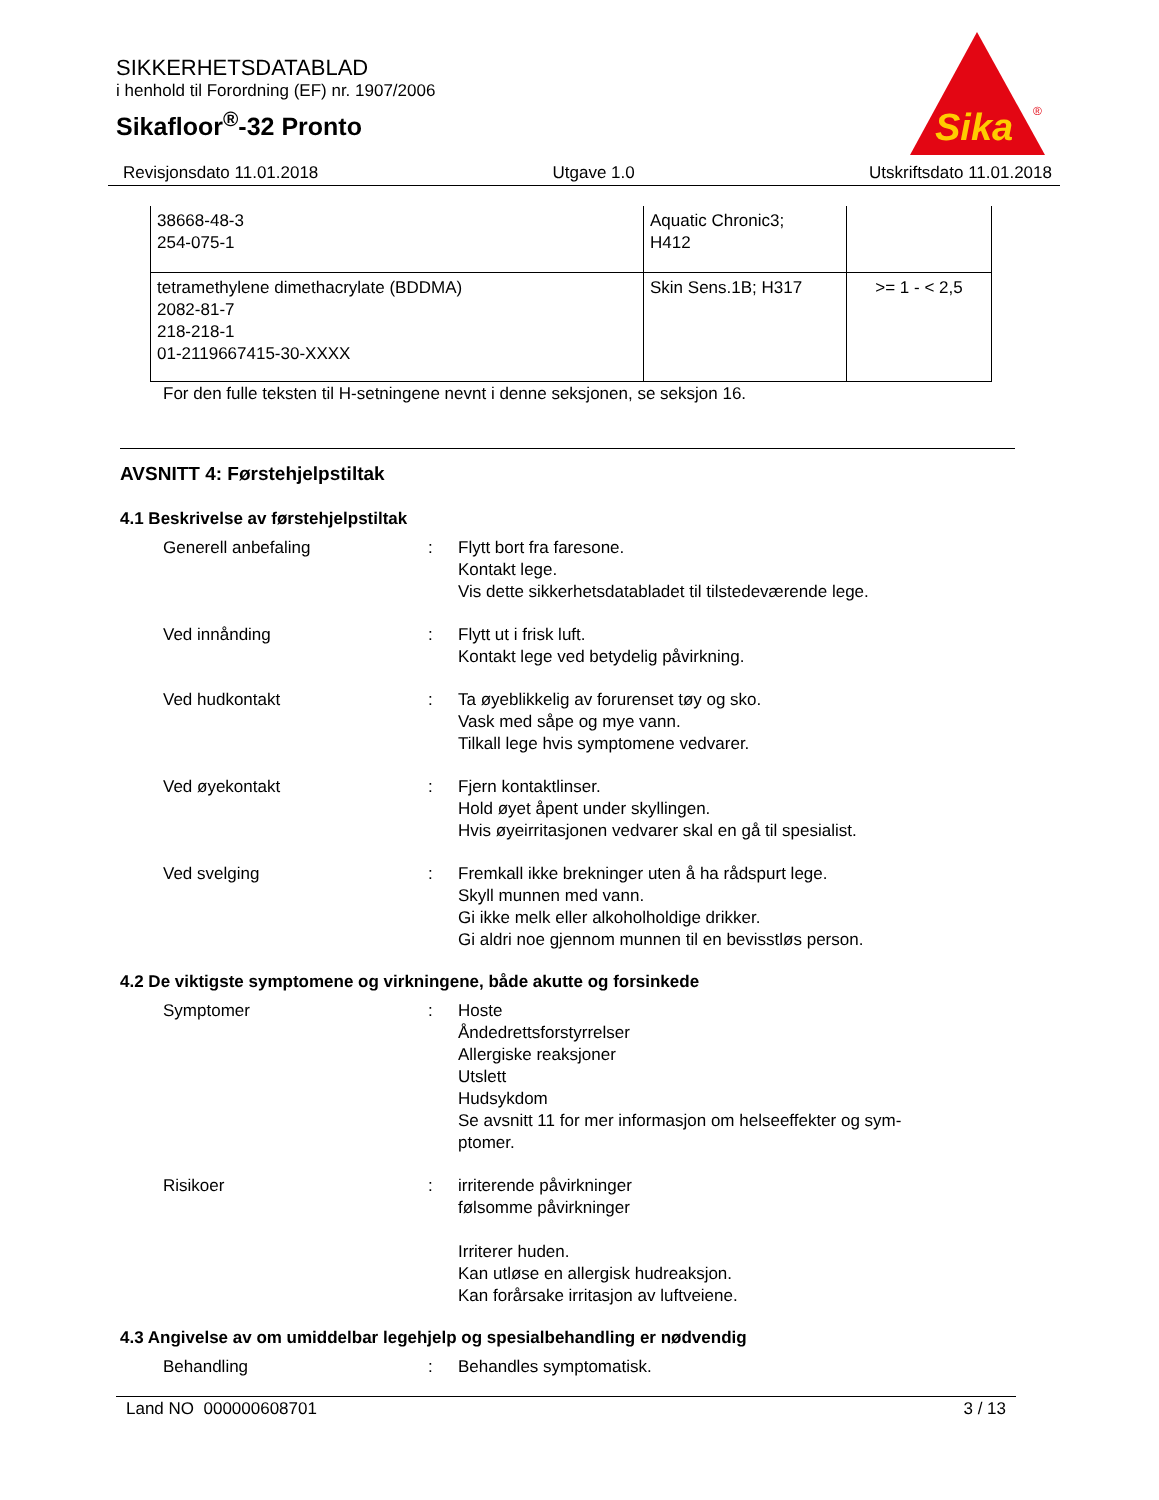SIKKERHETSDATABLAD
i henhold til Forordning (EF) nr. 1907/2006
Sikafloor<sup>®</sup>-32 Pronto
Sika
®
Revisjonsdato 11.01.2018 Utgave 1.0 Utskriftsdato 11.01.2018
| 38668-48-3 254-075-1 | Aquatic Chronic3; H412 | |
| tetramethylene dimethacrylate (BDDMA) 2082-81-7 218-218-1 01-2119667415-30-XXXX | Skin Sens.1B; H317 | >= 1 - < 2,5 |
For den fulle teksten til H-setningene nevnt i denne seksjonen, se seksjon 16.
AVSNITT 4: Førstehjelpstiltak
4.1 Beskrivelse av førstehjelpstiltak
Generell anbefaling : Flytt bort fra faresone.
Kontakt lege.
Vis dette sikkerhetsdatabladet til tilstedeværende lege.
Ved innånding : Flytt ut i frisk luft.
Kontakt lege ved betydelig påvirkning.
Ved hudkontakt : Ta øyeblikkelig av forurenset tøy og sko.
Vask med såpe og mye vann.
Tilkall lege hvis symptomene vedvarer.
Ved øyekontakt : Fjern kontaktlinser.
Hold øyet åpent under skyllingen.
Hvis øyeirritasjonen vedvarer skal en gå til spesialist.
Ved svelging : Fremkall ikke brekninger uten å ha rådspurt lege.
Skyll munnen med vann.
Gi ikke melk eller alkoholholdige drikker.
Gi aldri noe gjennom munnen til en bevisstløs person.
4.2 De viktigste symptomene og virkningene, både akutte og forsinkede
Symptomer : Hoste
Åndedrettsforstyrrelser
Allergiske reaksjoner
Utslett
Hudsykdom
Se avsnitt 11 for mer informasjon om helseeffekter og sym-
ptomer.
Risikoer : irriterende påvirkninger
følsomme påvirkninger
Irriterer huden.
Kan utløse en allergisk hudreaksjon.
Kan forårsake irritasjon av luftveiene.
4.3 Angivelse av om umiddelbar legehjelp og spesialbehandling er nødvendig
Behandling : Behandles symptomatisk.
Land NO 000000608701 3 / 13